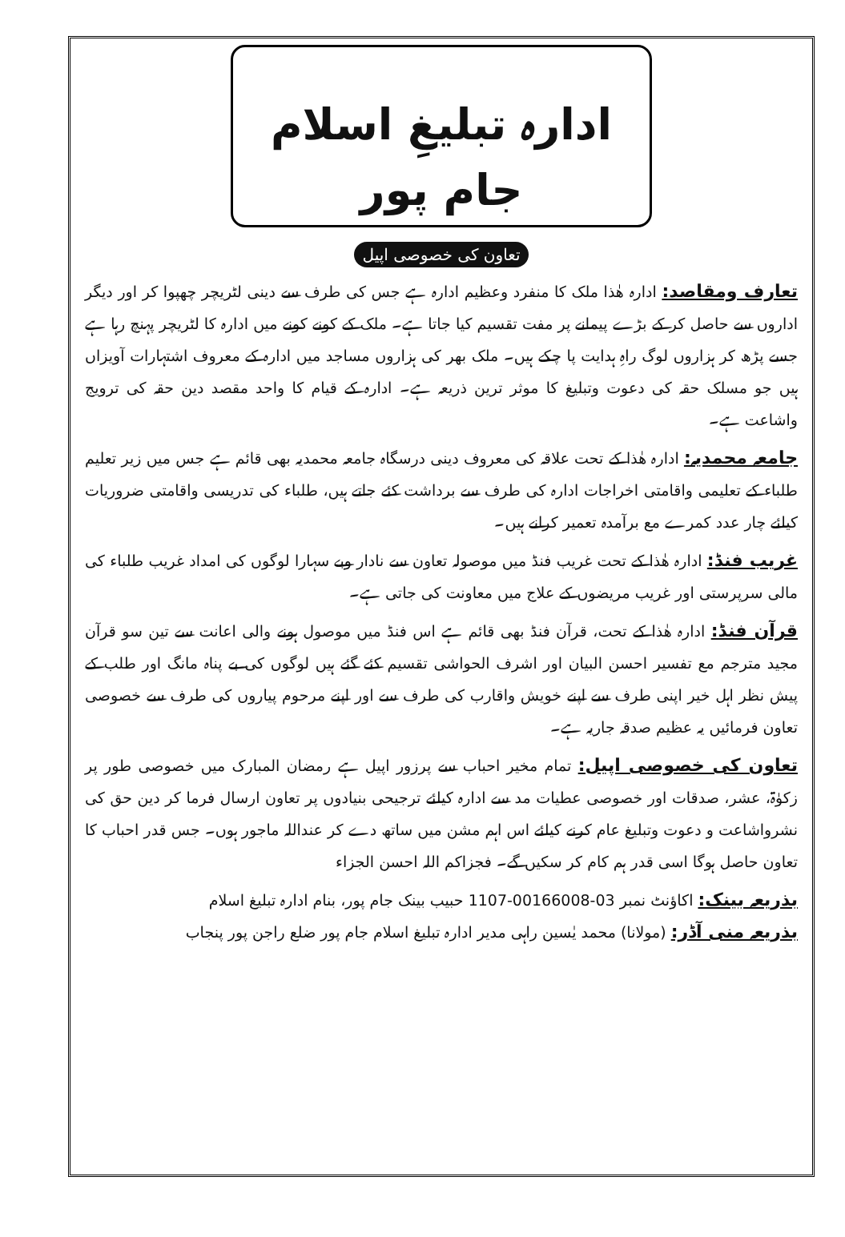ادارہ تبلیغِ اسلام جام پور
تعاون کی خصوصی اپیل
تعارف ومقاصد: ادارہ ھٰذا ملک کا منفرد وعظیم ادارہ ہے جس کی طرف سے دینی لٹریچر چھپوا کر اور دیگر اداروں سے حاصل کر کے بڑے پیمانے پر مفت تقسیم کیا جاتا ہے۔ ملک کے کونے کونے میں ادارہ کا لٹریچر پہنچ رہا ہے جسے پڑھ کر ہزاروں لوگ راہِ ہدایت پا چکے ہیں۔ ملک بھر کی ہزاروں مساجد میں ادارہ کے معروف اشتہارات آویزاں ہیں جو مسلک حقہ کی دعوت وتبلیغ کا موثر ترین ذریعہ ہے۔ ادارہ کے قیام کا واحد مقصد دین حقہ کی ترویج واشاعت ہے۔
جامعہ محمدیہ: ادارہ ھٰذا کے تحت علاقہ کی معروف دینی درسگاہ جامعہ محمدیہ بھی قائم ہے جس میں زیر تعلیم طلباء کے تعلیمی واقامتی اخراجات ادارہ کی طرف سے برداشت کئے جاتے ہیں، طلباء کی تدریسی واقامتی ضروریات کیلئے چار عدد کمرے مع برآمدہ تعمیر کرانے ہیں۔
غریب فنڈ: ادارہ ھٰذا کے تحت غریب فنڈ میں موصولہ تعاون سے نادار وبے سہارا لوگوں کی امداد غریب طلباء کی مالی سرپرستی اور غریب مریضوں کے علاج میں معاونت کی جاتی ہے۔
قرآن فنڈ: ادارہ ھٰذا کے تحت، قرآن فنڈ بھی قائم ہے اس فنڈ میں موصول ہونے والی اعانت سے تین سو قرآن مجید مترجم مع تفسیر احسن البیان اور اشرف الحواشی تقسیم کئے گئے ہیں لوگوں کی بے پناہ مانگ اور طلب کے پیش نظر اہل خیر اپنی طرف سے اپنے خویش واقارب کی طرف سے اور اپنے مرحوم پیاروں کی طرف سے خصوصی تعاون فرمائیں یہ عظیم صدقہ جاریہ ہے۔
تعاون کی خصوصی اپیل: تمام مخیر احباب سے پرزور اپیل ہے رمضان المبارک میں خصوصی طور پر زکوٰۃ، عشر، صدقات اور خصوصی عطیات مد سے ادارہ کیلئے ترجیحی بنیادوں پر تعاون ارسال فرما کر دین حق کی نشرواشاعت و دعوت وتبلیغ عام کرنے کیلئے اس اہم مشن میں ساتھ دے کر عنداللہ ماجور ہوں۔ جس قدر احباب کا تعاون حاصل ہوگا اسی قدر ہم کام کر سکیں گے۔ فجزاکم اللہ احسن الجزاء
بذریعہ بینک: اکاؤنٹ نمبر 03-00166008-1107 حبیب بینک جام پور، بنام ادارہ تبلیغ اسلام
بذریعہ منی آڈر: (مولانا) محمد یٰسین راہی مدیر ادارہ تبلیغ اسلام جام پور ضلع راجن پور پنجاب